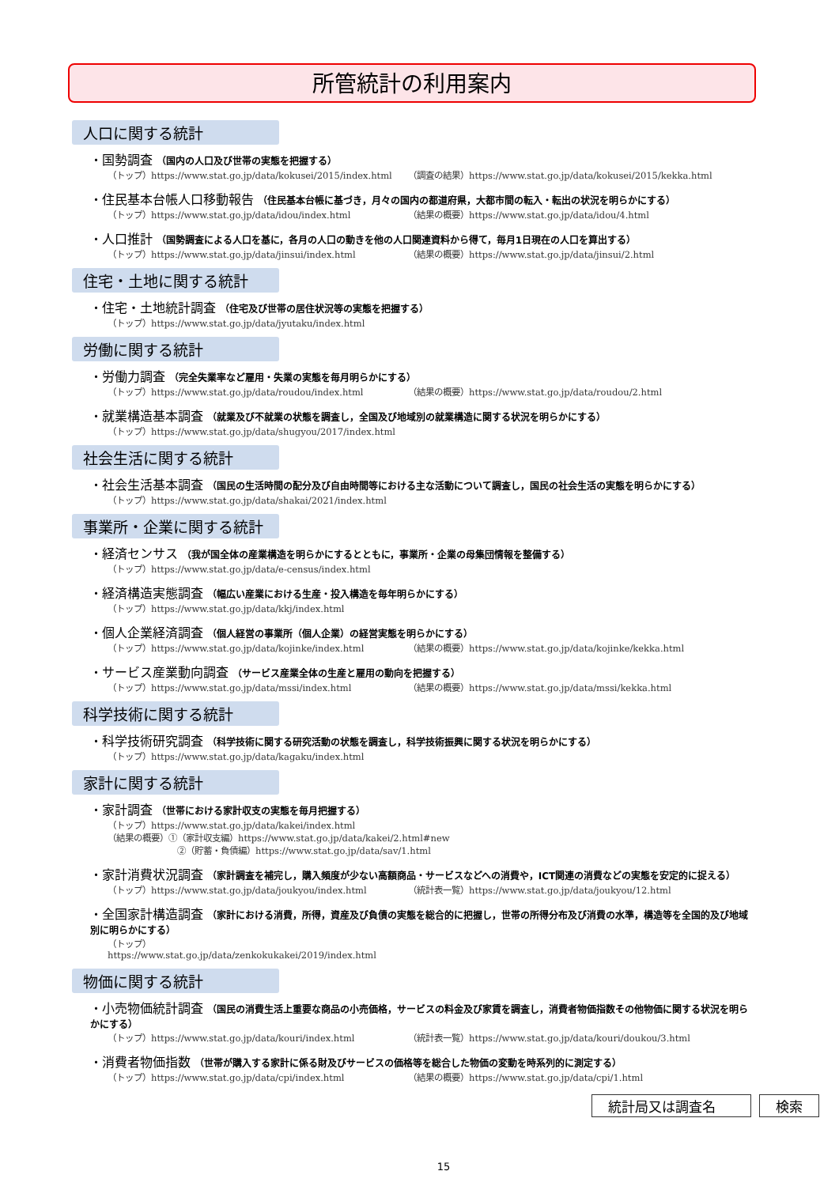所管統計の利用案内
人口に関する統計
・国勢調査 （国内の人口及び世帯の実態を把握する）
（トップ）https://www.stat.go.jp/data/kokusei/2015/index.html
（調査の結果）https://www.stat.go.jp/data/kokusei/2015/kekka.html
・住民基本台帳人口移動報告 （住民基本台帳に基づき，月々の国内の都道府県，大都市間の転入・転出の状況を明らかにする）
（トップ）https://www.stat.go.jp/data/idou/index.html （結果の概要）https://www.stat.go.jp/data/idou/4.html
・人口推計 （国勢調査による人口を基に，各月の人口の動きを他の人口関連資料から得て，毎月1日現在の人口を算出する）
（トップ）https://www.stat.go.jp/data/jinsui/index.html （結果の概要）https://www.stat.go.jp/data/jinsui/2.html
住宅・土地に関する統計
・住宅・土地統計調査 （住宅及び世帯の居住状況等の実態を把握する）
（トップ）https://www.stat.go.jp/data/jyutaku/index.html
労働に関する統計
・労働力調査 （完全失業率など雇用・失業の実態を毎月明らかにする）
（トップ）https://www.stat.go.jp/data/roudou/index.html （結果の概要）https://www.stat.go.jp/data/roudou/2.html
・就業構造基本調査 （就業及び不就業の状態を調査し，全国及び地域別の就業構造に関する状況を明らかにする）
（トップ）https://www.stat.go.jp/data/shugyou/2017/index.html
社会生活に関する統計
・社会生活基本調査 （国民の生活時間の配分及び自由時間等における主な活動について調査し，国民の社会生活の実態を明らかにする）
（トップ）https://www.stat.go.jp/data/shakai/2021/index.html
事業所・企業に関する統計
・経済センサス （我が国全体の産業構造を明らかにするとともに，事業所・企業の母集団情報を整備する）
（トップ）https://www.stat.go.jp/data/e-census/index.html
・経済構造実態調査 （幅広い産業における生産・投入構造を毎年明らかにする）
（トップ）https://www.stat.go.jp/data/kkj/index.html
・個人企業経済調査 （個人経営の事業所（個人企業）の経営実態を明らかにする）
（トップ）https://www.stat.go.jp/data/kojinke/index.html （結果の概要）https://www.stat.go.jp/data/kojinke/kekka.html
・サービス産業動向調査 （サービス産業全体の生産と雇用の動向を把握する）
（トップ）https://www.stat.go.jp/data/mssi/index.html （結果の概要）https://www.stat.go.jp/data/mssi/kekka.html
科学技術に関する統計
・科学技術研究調査 （科学技術に関する研究活動の状態を調査し，科学技術振興に関する状況を明らかにする）
（トップ）https://www.stat.go.jp/data/kagaku/index.html
家計に関する統計
・家計調査 （世帯における家計収支の実態を毎月把握する）
（トップ）https://www.stat.go.jp/data/kakei/index.html
（結果の概要）①（家計収支編）https://www.stat.go.jp/data/kakei/2.html#new
②（貯蓄・負債編）https://www.stat.go.jp/data/sav/1.html
・家計消費状況調査 （家計調査を補完し，購入頻度が少ない高額商品・サービスなどへの消費や，ICT関連の消費などの実態を安定的に捉える）
（トップ）https://www.stat.go.jp/data/joukyou/index.html （統計表一覧）https://www.stat.go.jp/data/joukyou/12.html
・全国家計構造調査 （家計における消費，所得，資産及び負債の実態を総合的に把握し，世帯の所得分布及び消費の水準，構造等を全国的及び地域別に明らかにする）
（トップ）https://www.stat.go.jp/data/zenkokukakei/2019/index.html
物価に関する統計
・小売物価統計調査 （国民の消費生活上重要な商品の小売価格，サービスの料金及び家賃を調査し，消費者物価指数その他物価に関する状況を明らかにする）
（トップ）https://www.stat.go.jp/data/kouri/index.html （統計表一覧）https://www.stat.go.jp/data/kouri/doukou/3.html
・消費者物価指数 （世帯が購入する家計に係る財及びサービスの価格等を総合した物価の変動を時系列的に測定する）
（トップ）https://www.stat.go.jp/data/cpi/index.html （結果の概要）https://www.stat.go.jp/data/cpi/1.html
統計局又は調査名 検索
15